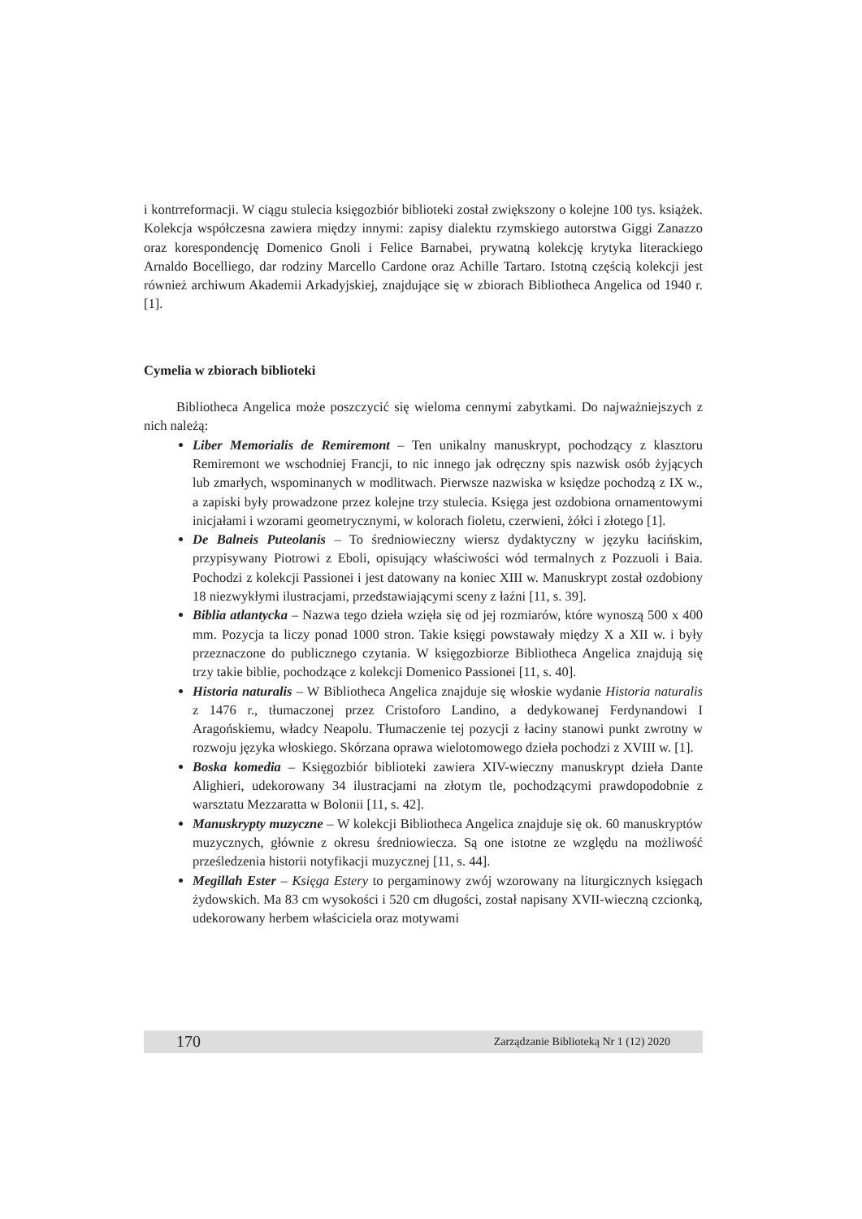i kontrreformacji. W ciągu stulecia księgozbiór biblioteki został zwiększony o kolejne 100 tys. książek. Kolekcja współczesna zawiera między innymi: zapisy dialektu rzymskiego autorstwa Giggi Zanazzo oraz korespondencję Domenico Gnoli i Felice Barnabei, prywatną kolekcję krytyka literackiego Arnaldo Bocelliego, dar rodziny Marcello Cardone oraz Achille Tartaro. Istotną częścią kolekcji jest również archiwum Akademii Arkadyjskiej, znajdujące się w zbiorach Bibliotheca Angelica od 1940 r. [1].
Cymelia w zbiorach biblioteki
Bibliotheca Angelica może poszczycić się wieloma cennymi zabytkami. Do najważniejszych z nich należą:
Liber Memorialis de Remiremont – Ten unikalny manuskrypt, pochodzący z klasztoru Remiremont we wschodniej Francji, to nic innego jak odręczny spis nazwisk osób żyjących lub zmarłych, wspominanych w modlitwach. Pierwsze nazwiska w księdze pochodzą z IX w., a zapiski były prowadzone przez kolejne trzy stulecia. Księga jest ozdobiona ornamentowymi inicjałami i wzorami geometrycznymi, w kolorach fioletu, czerwieni, żółci i złotego [1].
De Balneis Puteolanis – To średniowieczny wiersz dydaktyczny w języku łacińskim, przypisywany Piotrowi z Eboli, opisujący właściwości wód termalnych z Pozzuoli i Baia. Pochodzi z kolekcji Passionei i jest datowany na koniec XIII w. Manuskrypt został ozdobiony 18 niezwykłymi ilustracjami, przedstawiającymi sceny z łaźni [11, s. 39].
Biblia atlantycka – Nazwa tego dzieła wzięła się od jej rozmiarów, które wynoszą 500 x 400 mm. Pozycja ta liczy ponad 1000 stron. Takie księgi powstawały między X a XII w. i były przeznaczone do publicznego czytania. W księgozbiorze Bibliotheca Angelica znajdują się trzy takie biblie, pochodzące z kolekcji Domenico Passionei [11, s. 40].
Historia naturalis – W Bibliotheca Angelica znajduje się włoskie wydanie Historia naturalis z 1476 r., tłumaczonej przez Cristoforo Landino, a dedykowanej Ferdynandowi I Aragońskiemu, władcy Neapolu. Tłumaczenie tej pozycji z łaciny stanowi punkt zwrotny w rozwoju języka włoskiego. Skórzana oprawa wielotomowego dzieła pochodzi z XVIII w. [1].
Boska komedia – Księgozbiór biblioteki zawiera XIV-wieczny manuskrypt dzieła Dante Alighieri, udekorowany 34 ilustracjami na złotym tle, pochodzącymi prawdopodobnie z warsztatu Mezzaratta w Bolonii [11, s. 42].
Manuskrypty muzyczne – W kolekcji Bibliotheca Angelica znajduje się ok. 60 manuskryptów muzycznych, głównie z okresu średniowiecza. Są one istotne ze względu na możliwość prześledzenia historii notyfikacji muzycznej [11, s. 44].
Megillah Ester – Księga Estery to pergaminowy zwój wzorowany na liturgicznych księgach żydowskich. Ma 83 cm wysokości i 520 cm długości, został napisany XVII-wieczną czcionką, udekorowany herbem właściciela oraz motywami
170 Zarządzanie Biblioteką Nr 1 (12) 2020